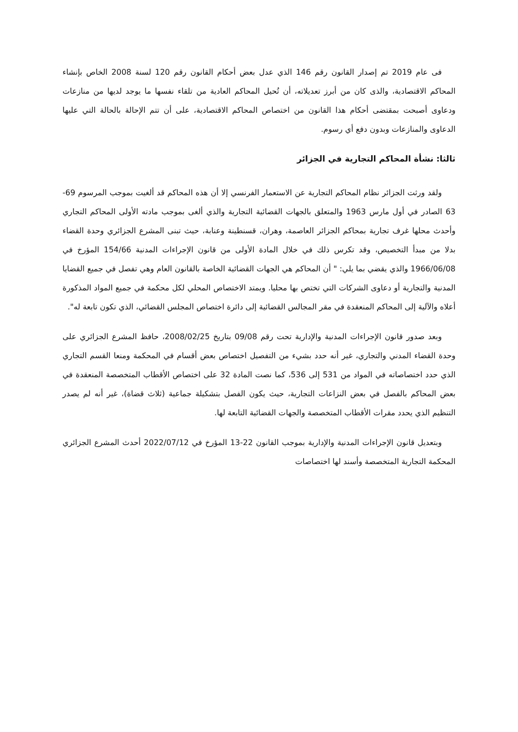فى عام 2019 تم إصدار القانون رقم 146 الذي عدل بعض أحكام القانون رقم 120 لسنة 2008 الخاص بإنشاء المحاكم الاقتصادية، والذى كان من أبرز تعديلاته، أن تُحيل المحاكم العادية من تلقاء نفسها ما يوجد لديها من منازعات ودعاوى أصبحت بمقتضى أحكام هذا القانون من اختصاص المحاكم الاقتصادية، على أن تتم الإحالة بالحالة التي عليها الدعاوى والمنازعات وبدون دفع أي رسوم.
ثالثا: نشأة المحاكم التجارية في الجزائر
ولقد ورثت الجزائر نظام المحاكم التجارية عن الاستعمار الفرنسي إلا أن هذه المحاكم قد ألغيت بموجب المرسوم 69-63 الصادر في أول مارس 1963 والمتعلق بالجهات القضائية التجارية والذي ألغى بموجب مادته الأولى المحاكم التجاري وأحدث محلها غرف تجارية بمحاكم الجزائر العاصمة، وهران، قسنطينة وعنابة، حيث تبنى المشرع الجزائري وحدة القضاء بدلا من مبدأ التخصيص، وقد تكرس ذلك في خلال المادة الأولى من قانون الإجراءات المدنية 154/66 المؤرخ في 1966/06/08 والذي يقضي بما يلي: " أن المحاكم هي الجهات القضائية الخاصة بالقانون العام وهي تفصل في جميع القضايا المدنية والتجارية أو دعاوى الشركات التي تختص بها محليا. ويمتد الاختصاص المحلي لكل محكمة في جميع المواد المذكورة أعلاه والآلية إلى المحاكم المنعقدة في مقر المجالس القضائية إلى دائرة اختصاص المجلس القضائي، الذي تكون تابعة له".
وبعد صدور قانون الإجراءات المدنية والإدارية تحت رقم 09/08 بتاريخ 2008/02/25، حافظ المشرع الجزائري على وحدة القضاء المدني والتجاري، غير أنه حدد بشيء من التفصيل اختصاص بعض أقسام في المحكمة ومنعا القسم التجاري الذي حدد اختصاصاته في المواد من 531 إلى 536، كما نصت المادة 32 على اختصاص الأقطاب المتخصصة المنعقدة في بعض المحاكم بالفصل في بعض النزاعات التجارية، حيث يكون الفصل بتشكيلة جماعية (ثلاث قضاة)، غير أنه لم يصدر التنظيم الذي يحدد مقرات الأقطاب المتخصصة والجهات القضائية التابعة لها.
وبتعديل قانون الإجراءات المدنية والإدارية بموجب القانون 22-13 المؤرخ في 2022/07/12 أحدث المشرع الجزائري المحكمة التجارية المتخصصة وأسند لها اختصاصات